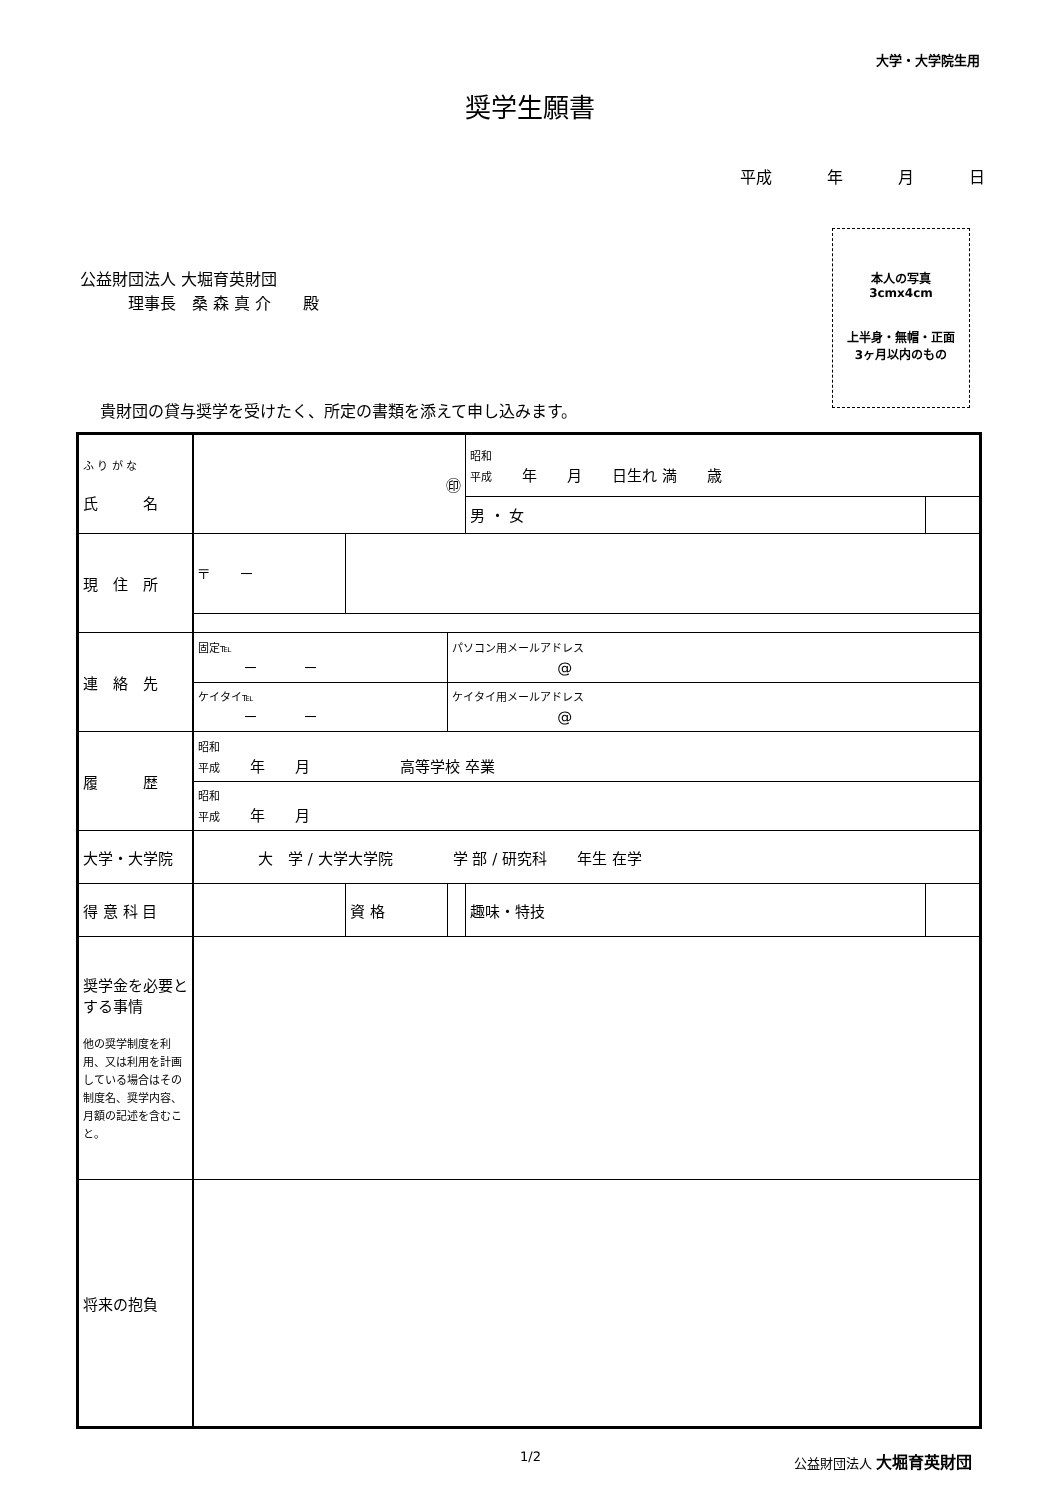大学・大学院生用
奨学生願書
平成 年 月 日
公益財団法人 大堀育英財団
　　　理事長　桑 森 真 介　　殿
本人の写真
3cmx4cm
上半身・無帽・正面
3ヶ月以内のもの
貴財団の貸与奨学を受けたく、所定の書類を添えて申し込みます。
| ふ り が な 氏 名 | ㊞ | | | 昭和 平成 年 月 日生れ 満 歳 | | |
| | | | | 男 ・ 女 | | |
| 現 住 所 | 〒 － | | | | | |
| 連 絡 先 | 固定℡ － － | | パソコン用メールアドレス @ | | | |
| | ケイタイ℡ － － | | ケイタイ用メールアドレス @ | | | |
| 履 歴 | 昭和 平成 年 月 高等学校 卒業 | | | | | |
| | 昭和 平成 年 月 | | | | | |
| 大学・大学院 | 大 学 / 大学大学院 学 部 / 研究科 年生 在学 | | | | | |
| 得 意 科 目 | | 資 格 | | 趣味・特技 | | |
| 奨学金を必要とする事情 他の奨学制度を利用、又は利用を計画している場合はその制度名、奨学内容、月額の記述を含むこと。 | | | | | | |
| 将来の抱負 | | | | | | |
1/2 公益財団法人 大堀育英財団